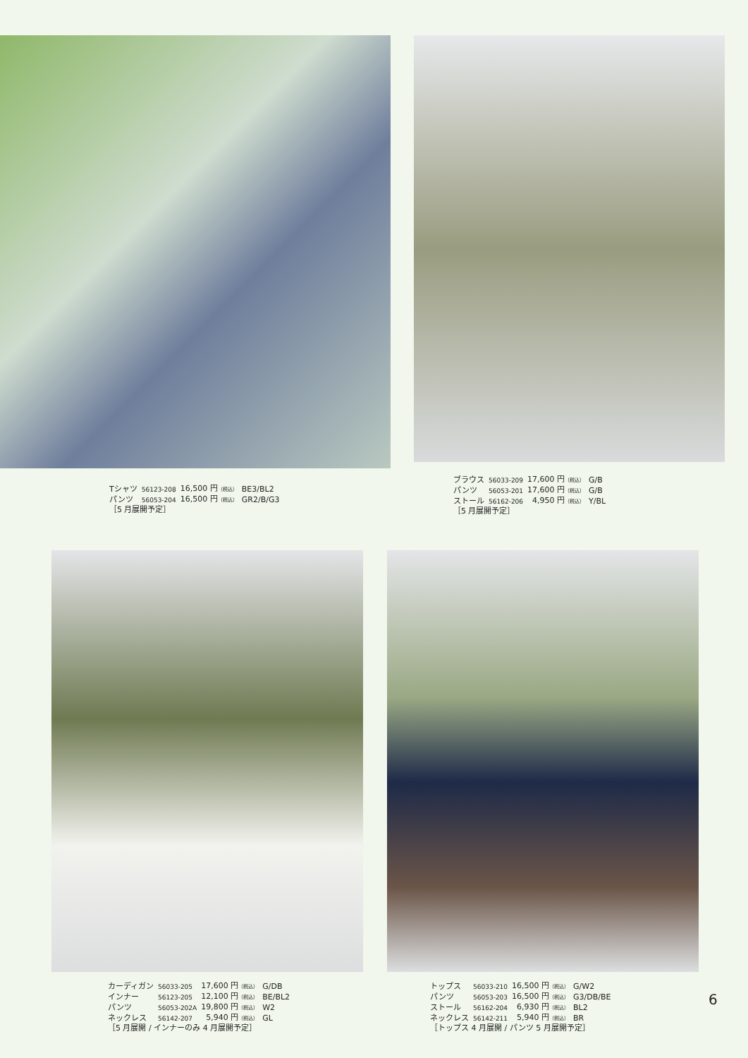| Tシャツ | 56123-208 | 16,500 円 （税込） | BE3/BL2 |
| パンツ | 56053-204 | 16,500 円 （税込） | GR2/B/G3 |
［5 月展開予定］
| ブラウス | 56033-209 | 17,600 円 （税込） | G/B |
| パンツ | 56053-201 | 17,600 円 （税込） | G/B |
| ストール | 56162-206 | 4,950 円 （税込） | Y/BL |
［5 月展開予定］
| カーディガン | 56033-205 | 17,600 円 （税込） | G/DB |
| インナー | 56123-205 | 12,100 円 （税込） | BE/BL2 |
| パンツ | 56053-202A | 19,800 円 （税込） | W2 |
| ネックレス | 56142-207 | 5,940 円 （税込） | GL |
［5 月展開 / インナーのみ 4 月展開予定］
| トップス | 56033-210 | 16,500 円 （税込） | G/W2 |
| パンツ | 56053-203 | 16,500 円 （税込） | G3/DB/BE |
| ストール | 56162-204 | 6,930 円 （税込） | BL2 |
| ネックレス | 56142-211 | 5,940 円 （税込） | BR |
［トップス 4 月展開 / パンツ 5 月展開予定］
6